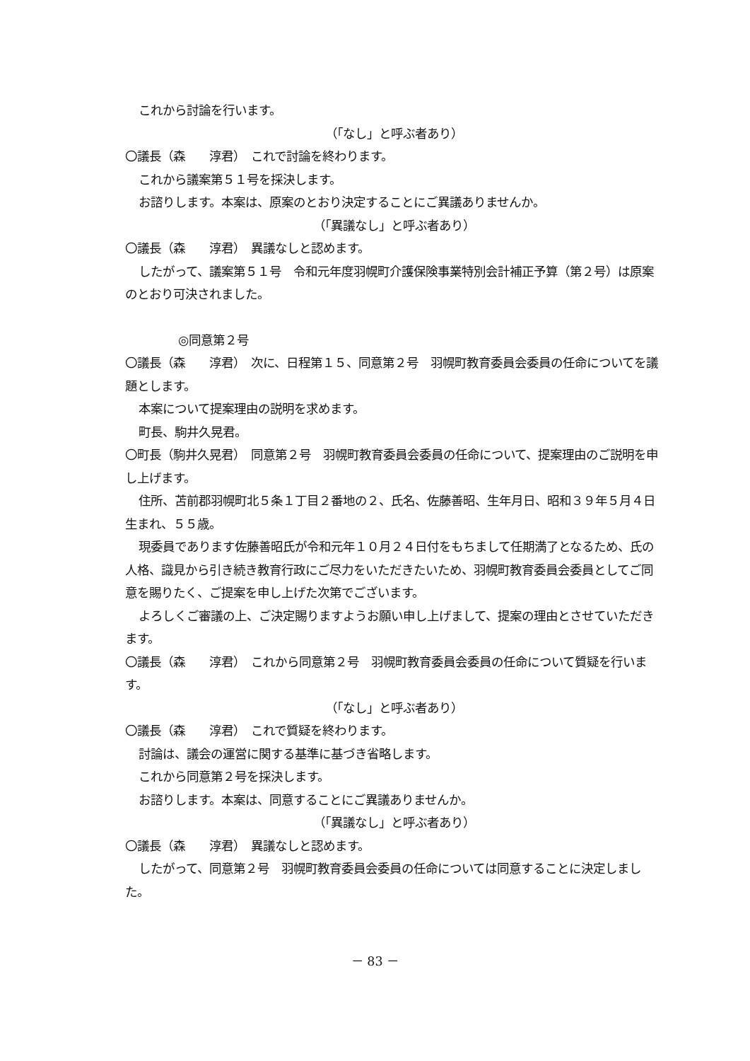これから討論を行います。
（「なし」と呼ぶ者あり）
〇議長（森　　淳君）　これで討論を終わります。
これから議案第５１号を採決します。
お諮りします。本案は、原案のとおり決定することにご異議ありませんか。
（「異議なし」と呼ぶ者あり）
〇議長（森　　淳君）　異議なしと認めます。
したがって、議案第５１号　令和元年度羽幌町介護保険事業特別会計補正予算（第２号）は原案のとおり可決されました。
◎同意第２号
〇議長（森　　淳君）　次に、日程第１５、同意第２号　羽幌町教育委員会委員の任命についてを議題とします。
本案について提案理由の説明を求めます。
町長、駒井久晃君。
〇町長（駒井久晃君）　同意第２号　羽幌町教育委員会委員の任命について、提案理由のご説明を申し上げます。
住所、苫前郡羽幌町北５条１丁目２番地の２、氏名、佐藤善昭、生年月日、昭和３９年５月４日生まれ、５５歳。
現委員であります佐藤善昭氏が令和元年１０月２４日付をもちまして任期満了となるため、氏の人格、識見から引き続き教育行政にご尽力をいただきたいため、羽幌町教育委員会委員としてご同意を賜りたく、ご提案を申し上げた次第でございます。
よろしくご審議の上、ご決定賜りますようお願い申し上げまして、提案の理由とさせていただきます。
〇議長（森　　淳君）　これから同意第２号　羽幌町教育委員会委員の任命について質疑を行います。
（「なし」と呼ぶ者あり）
〇議長（森　　淳君）　これで質疑を終わります。
討論は、議会の運営に関する基準に基づき省略します。
これから同意第２号を採決します。
お諮りします。本案は、同意することにご異議ありませんか。
（「異議なし」と呼ぶ者あり）
〇議長（森　　淳君）　異議なしと認めます。
したがって、同意第２号　羽幌町教育委員会委員の任命については同意することに決定しました。
－ 83 －